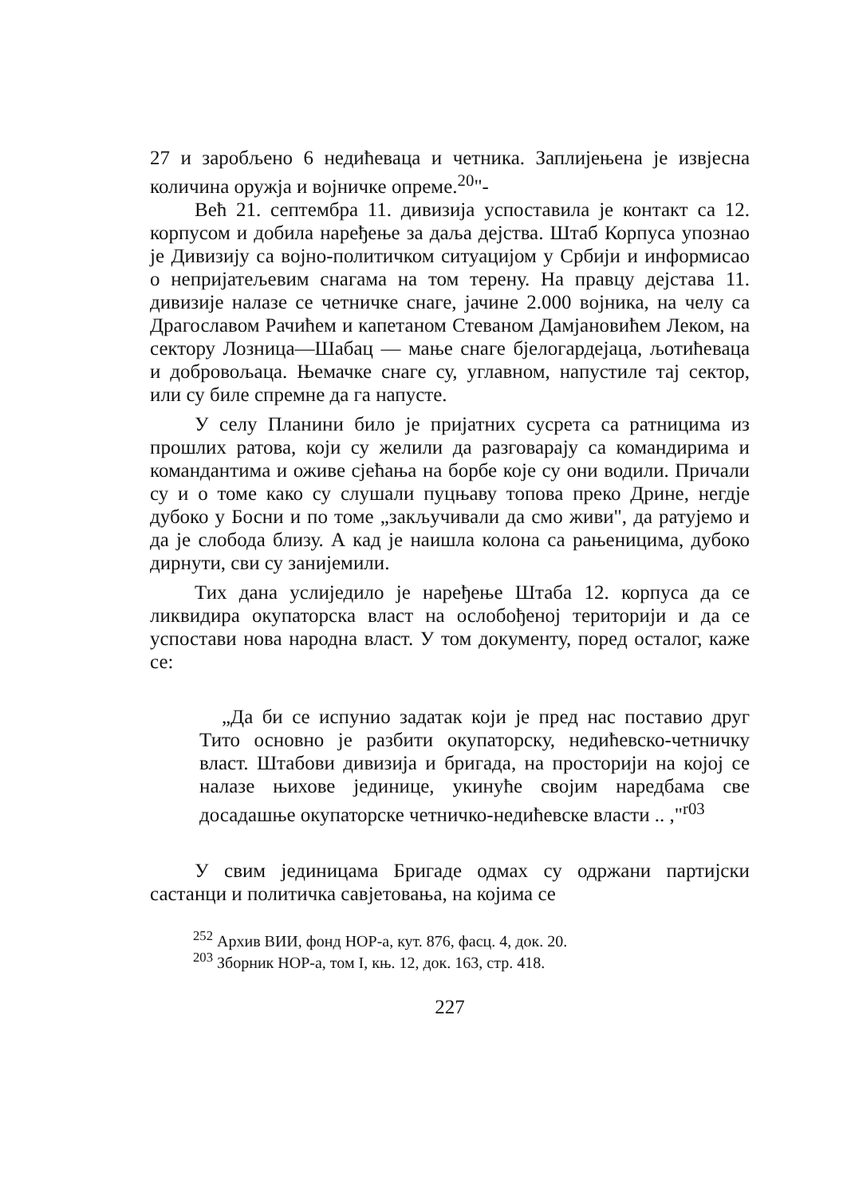27 и заробљено 6 недићеваца и четника. Заплијењена је извјесна количина оружја и војничке опреме.<sup>20</sup>"-
Већ 21. септембра 11. дивизија успоставила је контакт са 12. корпусом и добила наређење за даља дејства. Штаб Корпуса упознао је Дивизију са војно-политичком ситуацијом у Србији и информисао о непријатељевим снагама на том терену. На правцу дејстава 11. дивизије налазе се четничке снаге, јачине 2.000 војника, на челу са Драгославом Рачићем и капетаном Стеваном Дамјановићем Леком, на сектору Лозница—Шабац — мање снаге бјелогардејаца, љотићеваца и добровољаца. Њемачке снаге су, углавном, напустиле тај сектор, или су биле спремне да га напусте.
У селу Планини било је пријатних сусрета са ратницима из прошлих ратова, који су желили да разговарају са командирима и командантима и оживе сјећања на борбе које су они водили. Причали су и о томе како су слушали пуцњаву топова преко Дрине, негдје дубоко у Босни и по томе „закључивали да смо живи", да ратујемо и да је слобода близу. А кад је наишла колона са рањеницима, дубоко дирнути, сви су занијемили.
Тих дана услиједило је наређење Штаба 12. корпуса да се ликвидира окупаторска власт на ослобођеној територији и да се успостави нова народна власт. У том документу, поред осталог, каже се:
„Да би се испунио задатак који је пред нас поставио друг Тито основно је разбити окупаторску, недићевско-четничку власт. Штабови дивизија и бригада, на просторији на којој се налазе њихове јединице, укинуће својим наредбама све досадашње окупаторске четничко-недићевске власти .. ,"<sup>r03</sup>
У свим јединицама Бригаде одмах су одржани партијски састанци и политичка савјетовања, на којима се
<sup>252</sup> Архив ВИИ, фонд НОР-а, кут. 876, фасц. 4, док. 20.
<sup>203</sup> Зборник НОР-а, том I, књ. 12, док. 163, стр. 418.
227